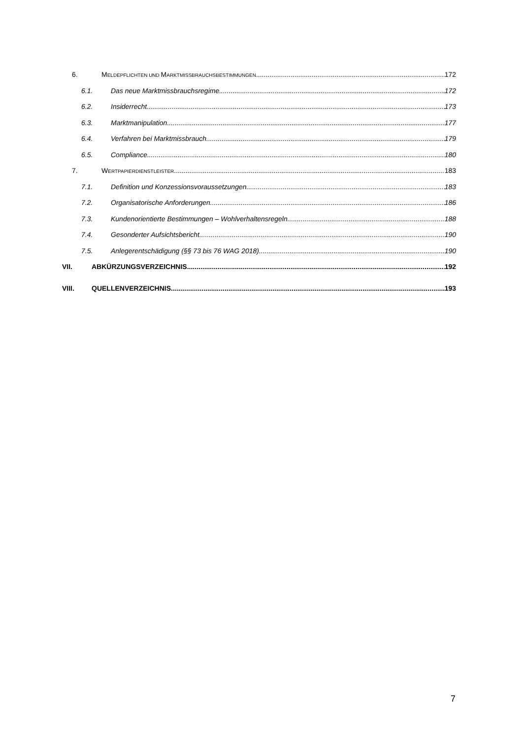6. MELDEPFLICHTEN UND MARKTMISSBRAUCHSBESTIMMUNGEN 172
6.1. Das neue Marktmissbrauchsregime 172
6.2. Insiderrecht 173
6.3. Marktmanipulation 177
6.4. Verfahren bei Marktmissbrauch 179
6.5. Compliance 180
7. WERTPAPIERDIENSTLEISTER 183
7.1. Definition und Konzessionsvoraussetzungen 183
7.2. Organisatorische Anforderungen 186
7.3. Kundenorientierte Bestimmungen – Wohlverhaltensregeln 188
7.4. Gesonderter Aufsichtsbericht 190
7.5. Anlegerentschädigung (§§ 73 bis 76 WAG 2018) 190
VII. ABKÜRZUNGSVERZEICHNIS 192
VIII. QUELLENVERZEICHNIS 193
7